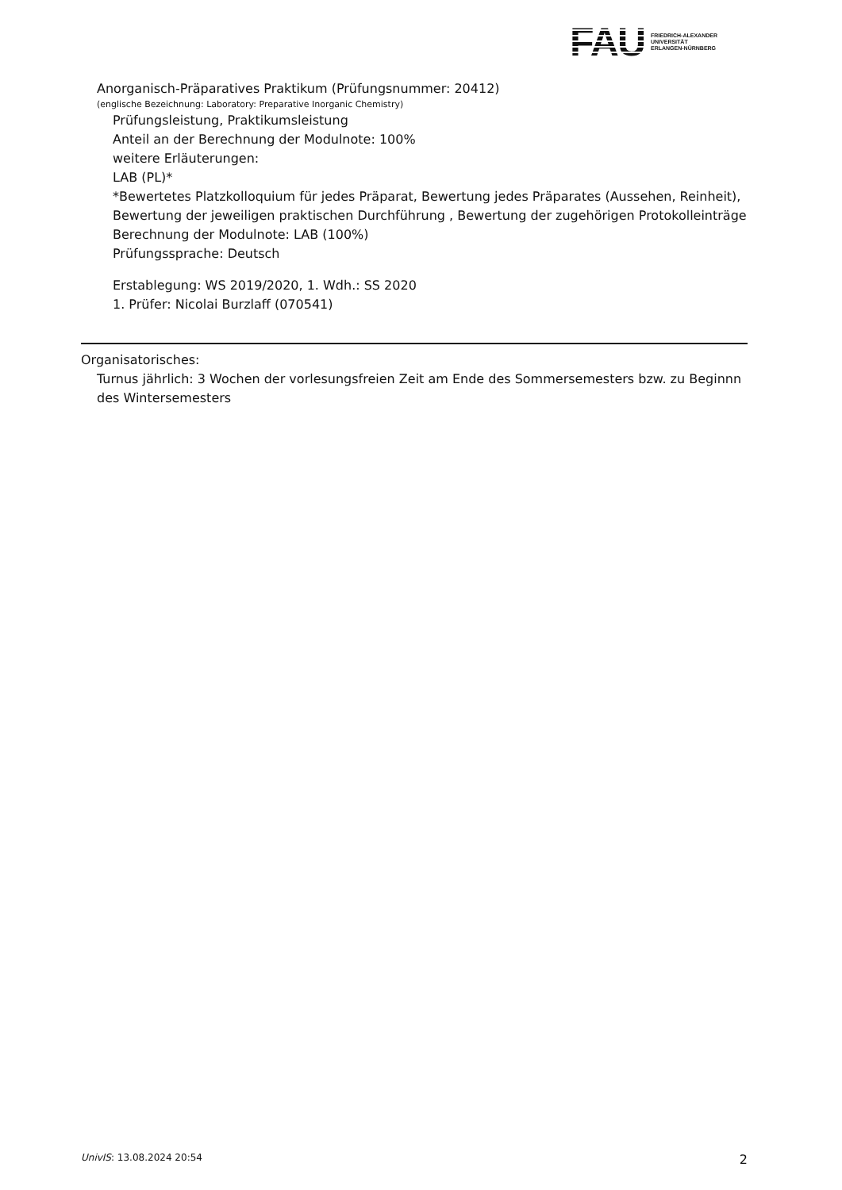FAU
FRIEDRICH-ALEXANDER
UNIVERSITÄT
ERLANGEN-NÜRNBERG
Anorganisch-Präparatives Praktikum (Prüfungsnummer: 20412)
(englische Bezeichnung: Laboratory: Preparative Inorganic Chemistry)
Prüfungsleistung, Praktikumsleistung
Anteil an der Berechnung der Modulnote: 100%
weitere Erläuterungen:
LAB (PL)*
*Bewertetes Platzkolloquium für jedes Präparat, Bewertung jedes Präparates (Aussehen, Reinheit), Bewertung der jeweiligen praktischen Durchführung , Bewertung der zugehörigen Protokolleinträge
Berechnung der Modulnote: LAB (100%)
Prüfungssprache: Deutsch
Erstablegung: WS 2019/2020, 1. Wdh.: SS 2020
1. Prüfer: Nicolai Burzlaff (070541)
Organisatorisches:
Turnus jährlich: 3 Wochen der vorlesungsfreien Zeit am Ende des Sommersemesters bzw. zu Beginnn des Wintersemesters
UnivIS: 13.08.2024 20:54 2